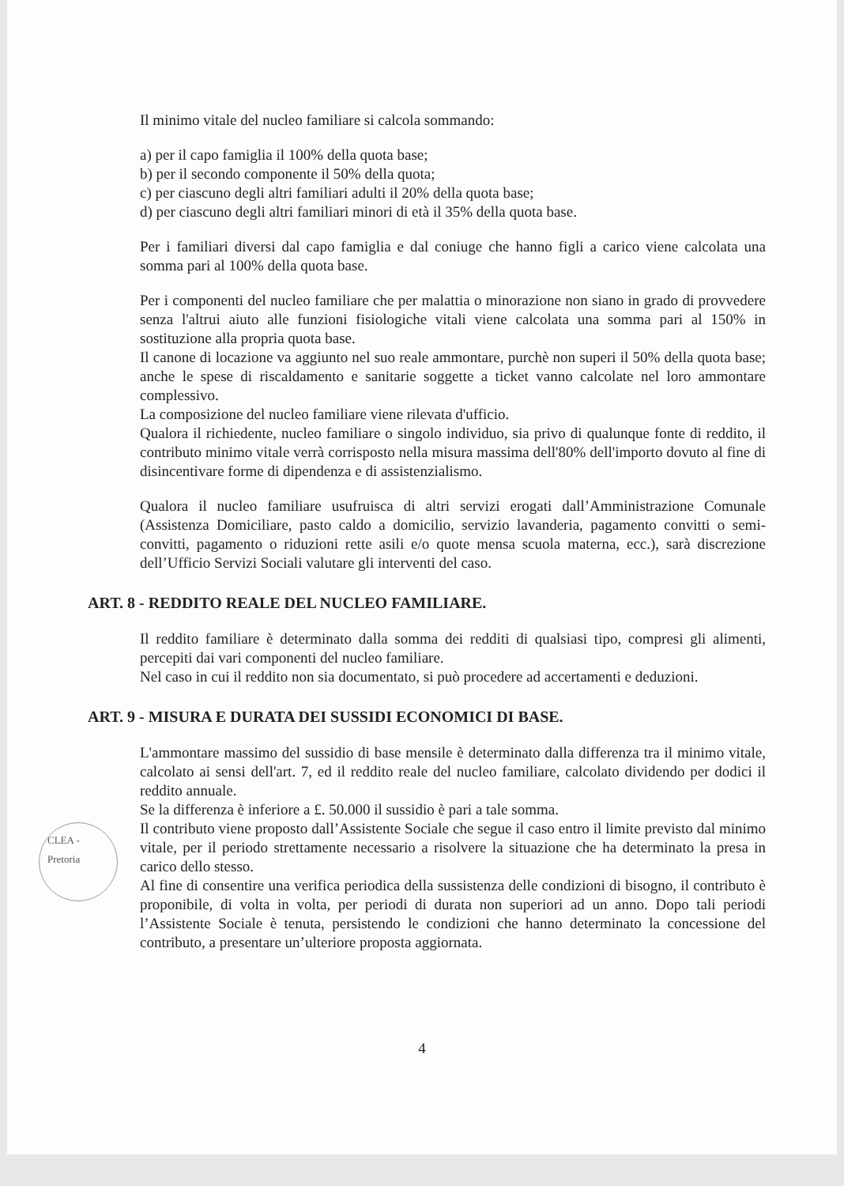Il minimo vitale del nucleo familiare si calcola sommando:
a) per il capo famiglia il 100% della quota base;
b) per il secondo componente il 50% della quota;
c) per ciascuno degli altri familiari adulti il 20% della quota base;
d) per ciascuno degli altri familiari minori di età il 35% della quota base.
Per i familiari diversi dal capo famiglia e dal coniuge che hanno figli a carico viene calcolata una somma pari al 100% della quota base.
Per i componenti del nucleo familiare che per malattia o minorazione non siano in grado di provvedere senza l'altrui aiuto alle funzioni fisiologiche vitali viene calcolata una somma pari al 150% in sostituzione alla propria quota base.
Il canone di locazione va aggiunto nel suo reale ammontare, purchè non superi il 50% della quota base; anche le spese di riscaldamento e sanitarie soggette a ticket vanno calcolate nel loro ammontare complessivo.
La composizione del nucleo familiare viene rilevata d'ufficio.
Qualora il richiedente, nucleo familiare o singolo individuo, sia privo di qualunque fonte di reddito, il contributo minimo vitale verrà corrisposto nella misura massima dell'80% dell'importo dovuto al fine di disincentivare forme di dipendenza e di assistenzialismo.
Qualora il nucleo familiare usufruisca di altri servizi erogati dall’Amministrazione Comunale (Assistenza Domiciliare, pasto caldo a domicilio, servizio lavanderia, pagamento convitti o semi-convitti, pagamento o riduzioni rette asili e/o quote mensa scuola materna, ecc.), sarà discrezione dell’Ufficio Servizi Sociali valutare gli interventi del caso.
ART. 8 - REDDITO REALE DEL NUCLEO FAMILIARE.
Il reddito familiare è determinato dalla somma dei redditi di qualsiasi tipo, compresi gli alimenti, percepiti dai vari componenti del nucleo familiare.
Nel caso in cui il reddito non sia documentato, si può procedere ad accertamenti e deduzioni.
ART. 9 - MISURA E DURATA DEI SUSSIDI ECONOMICI DI BASE.
L'ammontare massimo del sussidio di base mensile è determinato dalla differenza tra il minimo vitale, calcolato ai sensi dell'art. 7, ed il reddito reale del nucleo familiare, calcolato dividendo per dodici il reddito annuale.
Se la differenza è inferiore a £. 50.000 il sussidio è pari a tale somma.
Il contributo viene proposto dall’Assistente Sociale che segue il caso entro il limite previsto dal minimo vitale, per il periodo strettamente necessario a risolvere la situazione che ha determinato la presa in carico dello stesso.
Al fine di consentire una verifica periodica della sussistenza delle condizioni di bisogno, il contributo è proponibile, di volta in volta, per periodi di durata non superiori ad un anno. Dopo tali periodi l’Assistente Sociale è tenuta, persistendo le condizioni che hanno determinato la concessione del contributo, a presentare un’ulteriore proposta aggiornata.
4
CLEA - Pretoria